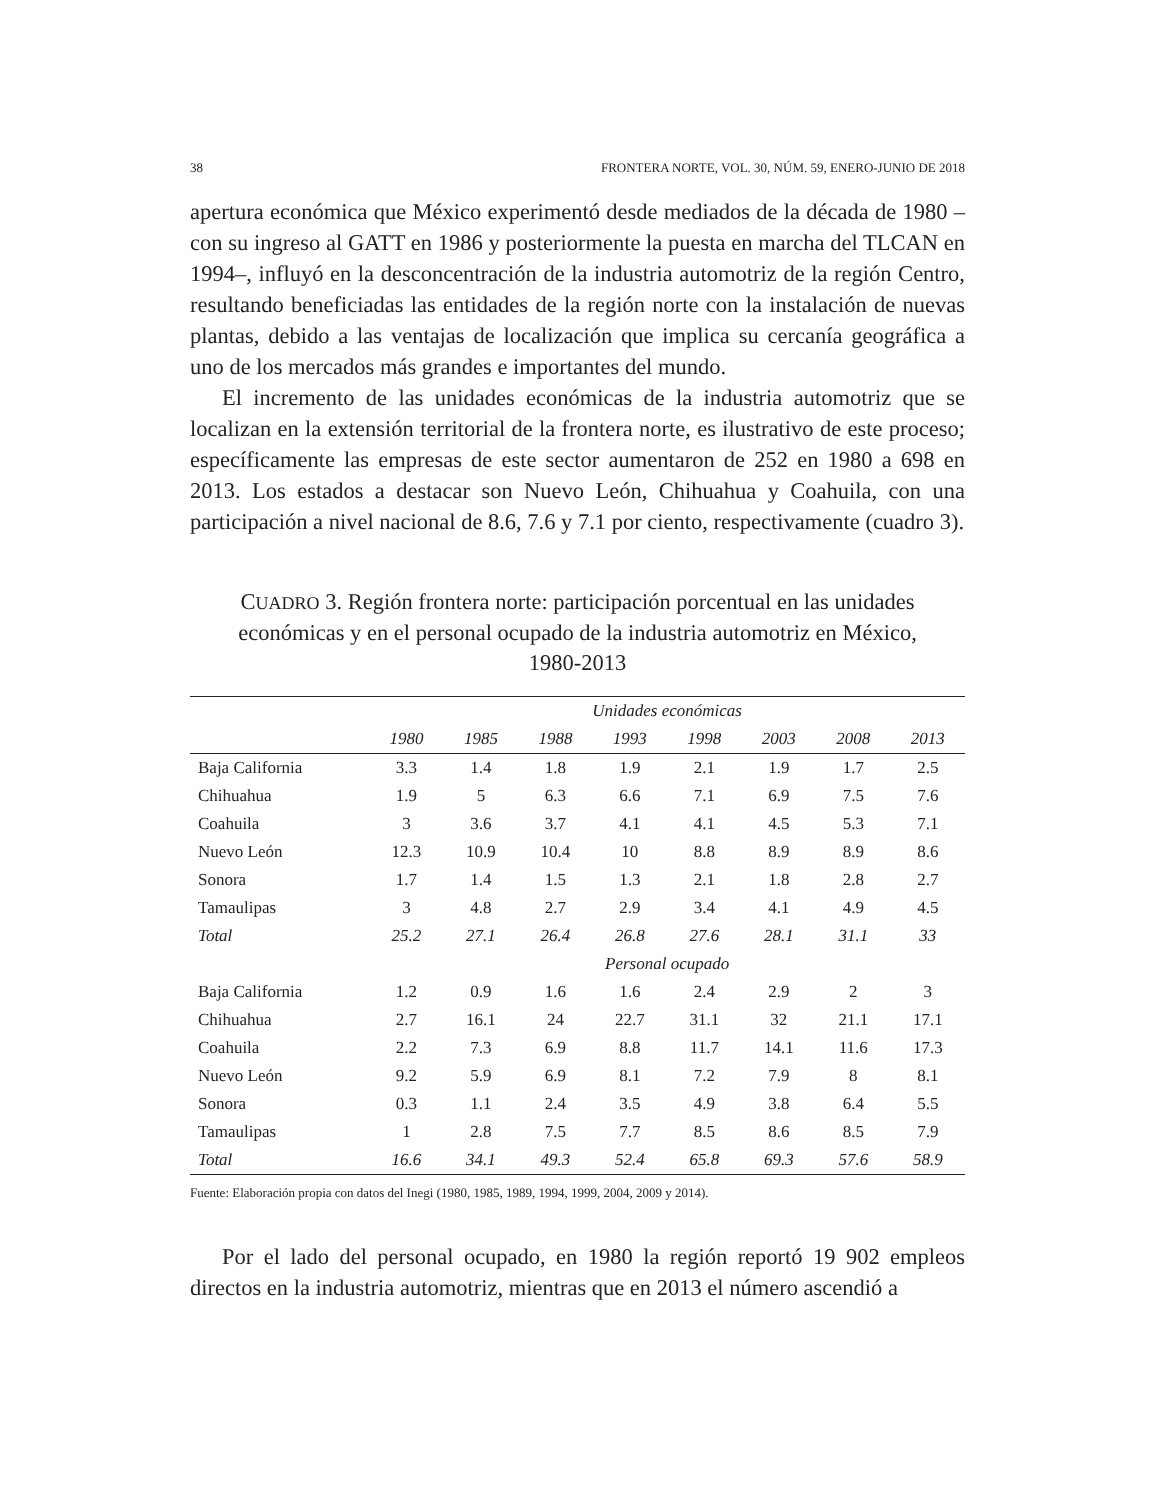38 FRONTERA NORTE, VOL. 30, NÚM. 59, ENERO-JUNIO DE 2018
apertura económica que México experimentó desde mediados de la década de 1980 –con su ingreso al GATT en 1986 y posteriormente la puesta en marcha del TLCAN en 1994–, influyó en la desconcentración de la industria automotriz de la región Centro, resultando beneficiadas las entidades de la región norte con la instalación de nuevas plantas, debido a las ventajas de localización que implica su cercanía geográfica a uno de los mercados más grandes e importantes del mundo.
El incremento de las unidades económicas de la industria automotriz que se localizan en la extensión territorial de la frontera norte, es ilustrativo de este proceso; específicamente las empresas de este sector aumentaron de 252 en 1980 a 698 en 2013. Los estados a destacar son Nuevo León, Chihuahua y Coahuila, con una participación a nivel nacional de 8.6, 7.6 y 7.1 por ciento, respectivamente (cuadro 3).
CUADRO 3. Región frontera norte: participación porcentual en las unidades económicas y en el personal ocupado de la industria automotriz en México, 1980-2013
| | Unidades económicas | | | | | | | |
| --- | --- | --- | --- | --- | --- | --- | --- | --- |
| | 1980 | 1985 | 1988 | 1993 | 1998 | 2003 | 2008 | 2013 |
| Baja California | 3.3 | 1.4 | 1.8 | 1.9 | 2.1 | 1.9 | 1.7 | 2.5 |
| Chihuahua | 1.9 | 5 | 6.3 | 6.6 | 7.1 | 6.9 | 7.5 | 7.6 |
| Coahuila | 3 | 3.6 | 3.7 | 4.1 | 4.1 | 4.5 | 5.3 | 7.1 |
| Nuevo León | 12.3 | 10.9 | 10.4 | 10 | 8.8 | 8.9 | 8.9 | 8.6 |
| Sonora | 1.7 | 1.4 | 1.5 | 1.3 | 2.1 | 1.8 | 2.8 | 2.7 |
| Tamaulipas | 3 | 4.8 | 2.7 | 2.9 | 3.4 | 4.1 | 4.9 | 4.5 |
| Total | 25.2 | 27.1 | 26.4 | 26.8 | 27.6 | 28.1 | 31.1 | 33 |
| | Personal ocupado | | | | | | | |
| Baja California | 1.2 | 0.9 | 1.6 | 1.6 | 2.4 | 2.9 | 2 | 3 |
| Chihuahua | 2.7 | 16.1 | 24 | 22.7 | 31.1 | 32 | 21.1 | 17.1 |
| Coahuila | 2.2 | 7.3 | 6.9 | 8.8 | 11.7 | 14.1 | 11.6 | 17.3 |
| Nuevo León | 9.2 | 5.9 | 6.9 | 8.1 | 7.2 | 7.9 | 8 | 8.1 |
| Sonora | 0.3 | 1.1 | 2.4 | 3.5 | 4.9 | 3.8 | 6.4 | 5.5 |
| Tamaulipas | 1 | 2.8 | 7.5 | 7.7 | 8.5 | 8.6 | 8.5 | 7.9 |
| Total | 16.6 | 34.1 | 49.3 | 52.4 | 65.8 | 69.3 | 57.6 | 58.9 |
Fuente: Elaboración propia con datos del Inegi (1980, 1985, 1989, 1994, 1999, 2004, 2009 y 2014).
Por el lado del personal ocupado, en 1980 la región reportó 19 902 empleos directos en la industria automotriz, mientras que en 2013 el número ascendió a